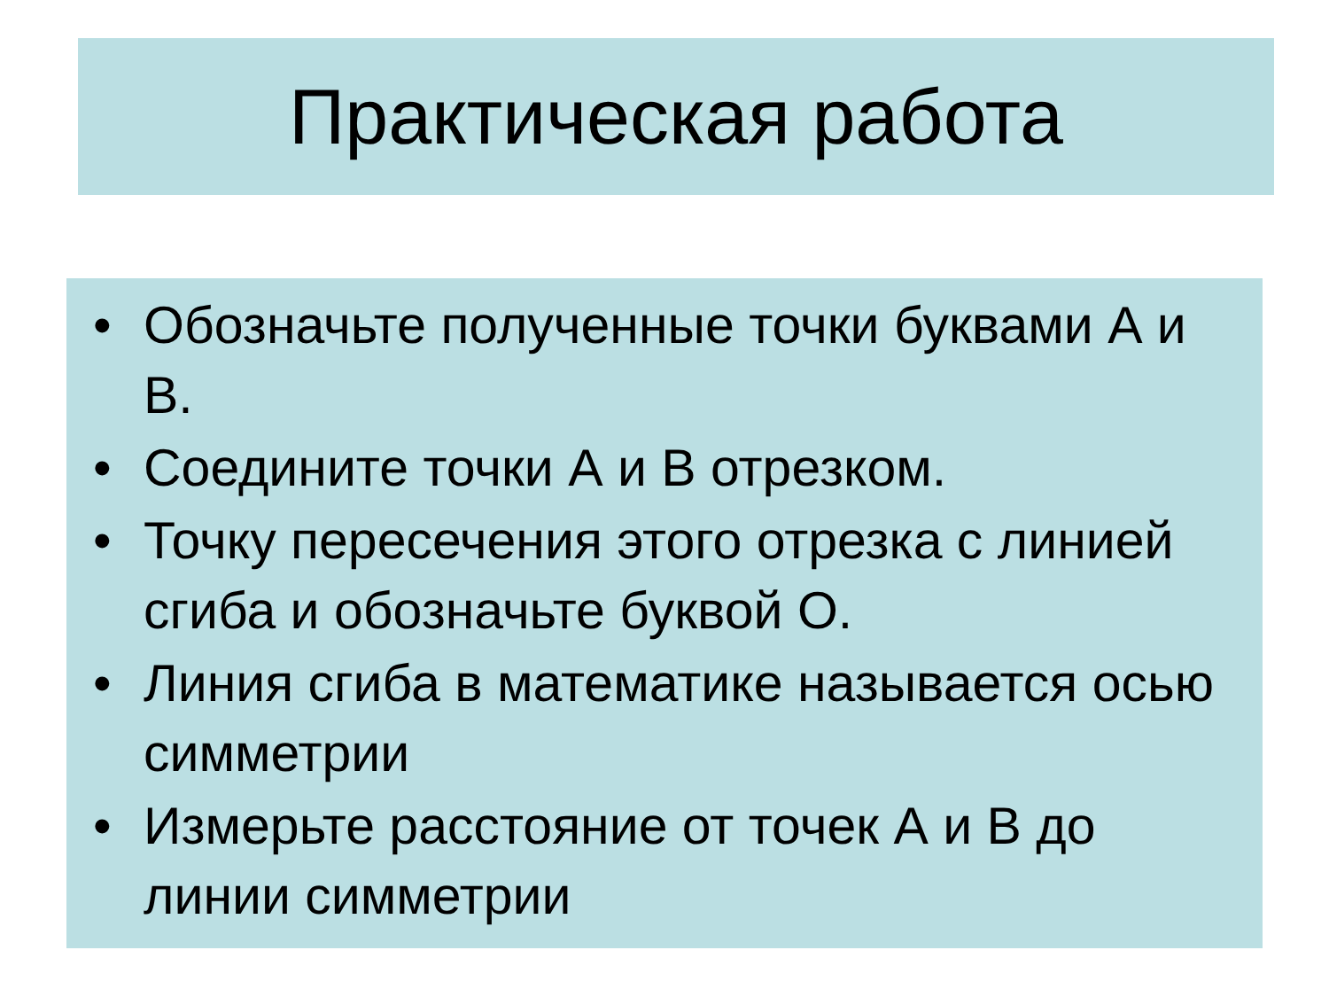Практическая работа
• Обозначьте полученные точки буквами А и В.
• Соедините точки А и В отрезком.
• Точку пересечения этого отрезка с линией сгиба и обозначьте буквой О.
• Линия сгиба в математике называется осью симметрии
• Измерьте расстояние от точек А и В до линии симметрии